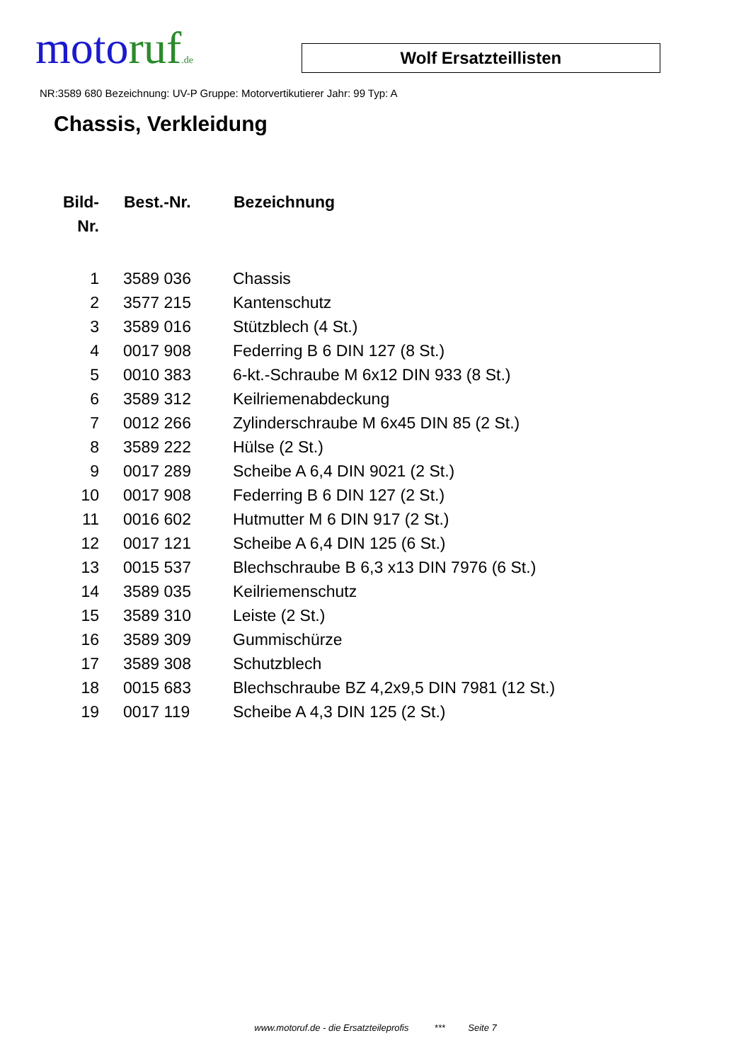motoruf.de
Wolf Ersatzteillisten
NR:3589 680 Bezeichnung: UV-P Gruppe: Motorvertikutierer Jahr: 99 Typ: A
Chassis, Verkleidung
| Bild- Nr. | Best.-Nr. | Bezeichnung |
| --- | --- | --- |
| 1 | 3589 036 | Chassis |
| 2 | 3577 215 | Kantenschutz |
| 3 | 3589 016 | Stützblech (4 St.) |
| 4 | 0017 908 | Federring B 6 DIN 127 (8 St.) |
| 5 | 0010 383 | 6-kt.-Schraube M 6x12 DIN 933 (8 St.) |
| 6 | 3589 312 | Keilriemenabdeckung |
| 7 | 0012 266 | Zylinderschraube M 6x45 DIN 85 (2 St.) |
| 8 | 3589 222 | Hülse (2 St.) |
| 9 | 0017 289 | Scheibe A 6,4 DIN 9021 (2 St.) |
| 10 | 0017 908 | Federring B 6 DIN 127 (2 St.) |
| 11 | 0016 602 | Hutmutter M 6 DIN 917 (2 St.) |
| 12 | 0017 121 | Scheibe A 6,4 DIN 125 (6 St.) |
| 13 | 0015 537 | Blechschraube B 6,3 x13 DIN 7976 (6 St.) |
| 14 | 3589 035 | Keilriemenschutz |
| 15 | 3589 310 | Leiste (2 St.) |
| 16 | 3589 309 | Gummischürze |
| 17 | 3589 308 | Schutzblech |
| 18 | 0015 683 | Blechschraube BZ 4,2x9,5 DIN 7981 (12 St.) |
| 19 | 0017 119 | Scheibe A 4,3 DIN 125 (2 St.) |
www.motoruf.de - die Ersatzteileprofis *** Seite 7